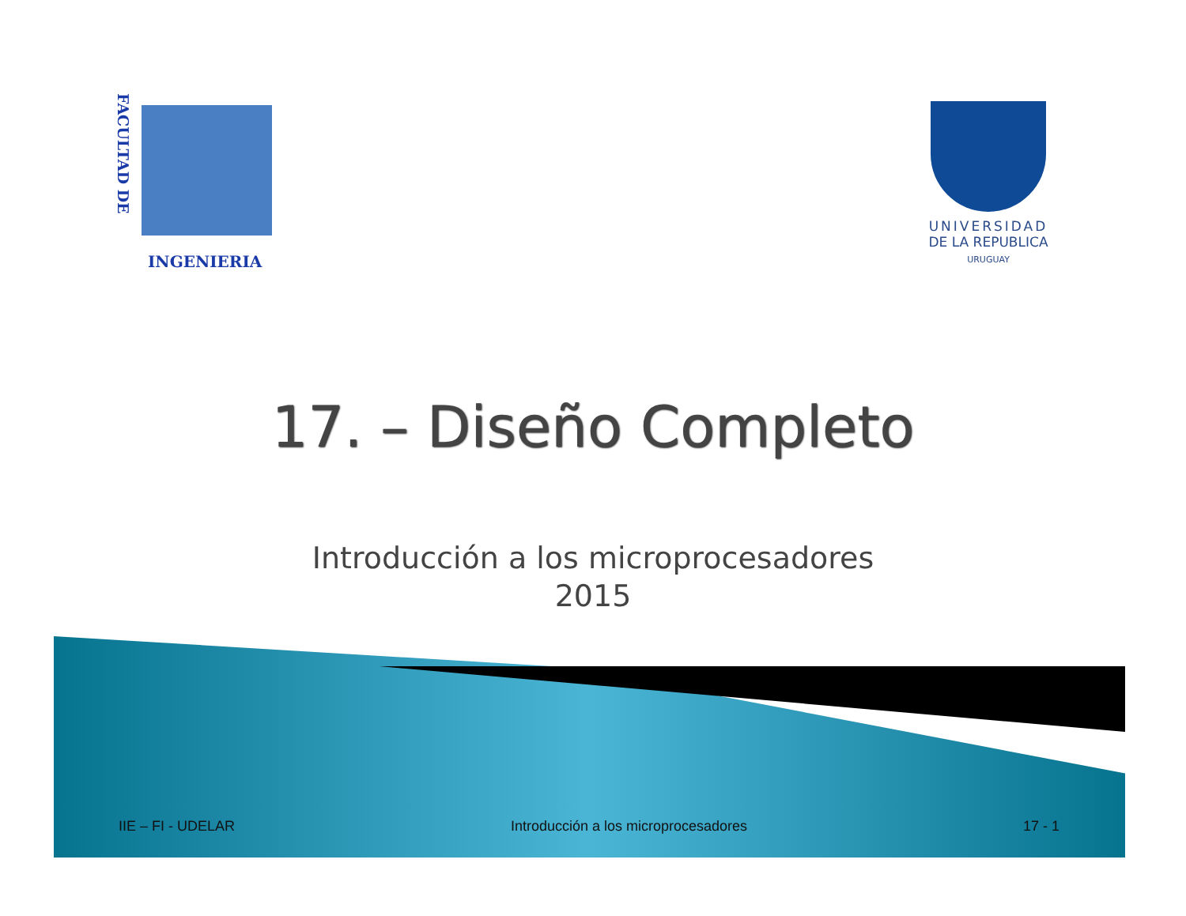FACULTAD DE
INGENIERIA
UNIVERSIDAD
DE LA REPUBLICA
URUGUAY
17. – Diseño Completo
Introducción a los microprocesadores
2015
IIE – FI - UDELAR Introducción a los microprocesadores 17 - 1